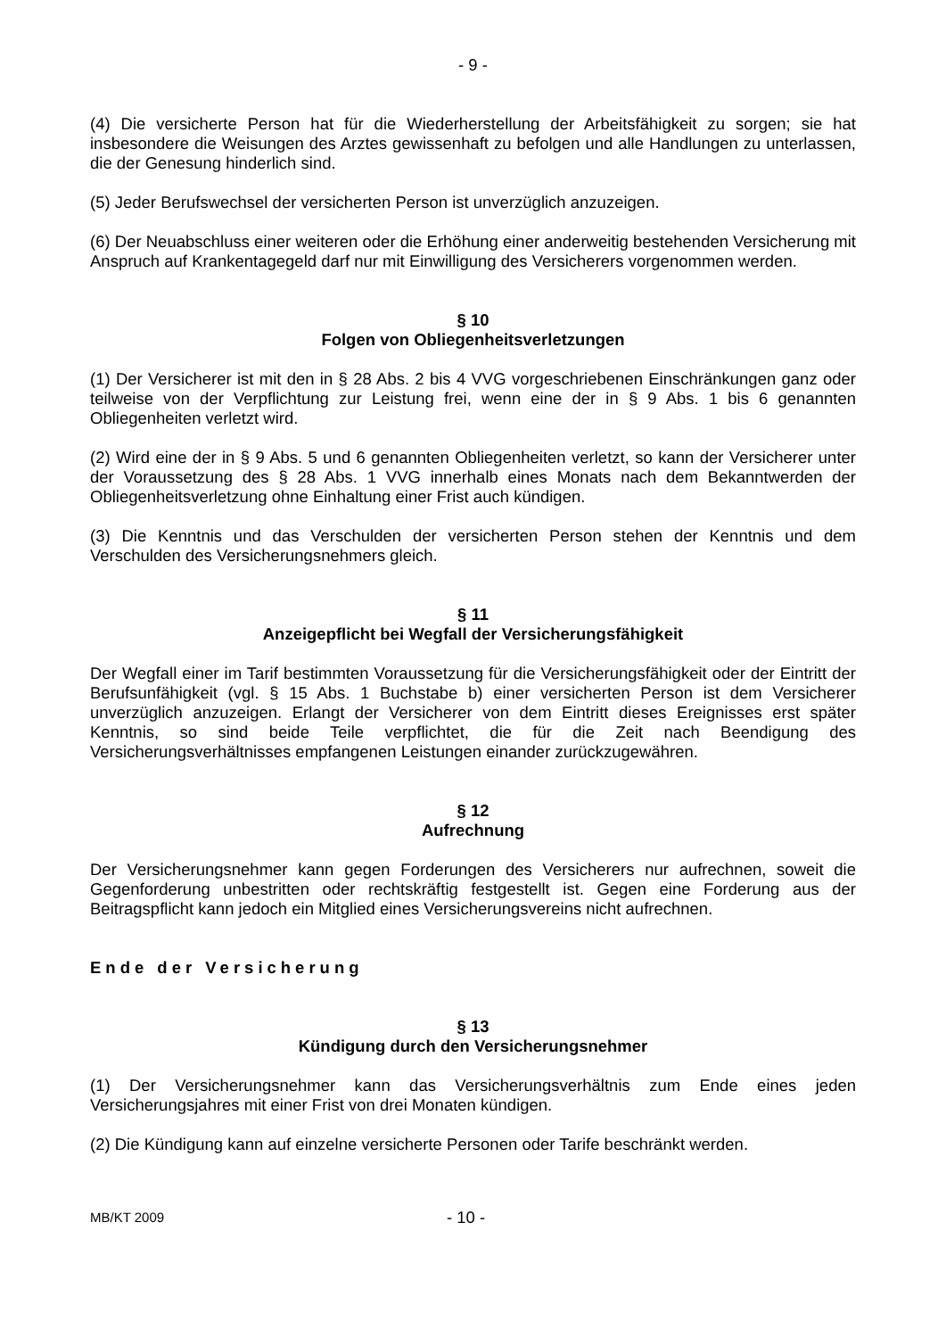- 9 -
(4) Die versicherte Person hat für die Wiederherstellung der Arbeitsfähigkeit zu sorgen; sie hat insbesondere die Weisungen des Arztes gewissenhaft zu befolgen und alle Handlungen zu unterlassen, die der Genesung hinderlich sind.
(5) Jeder Berufswechsel der versicherten Person ist unverzüglich anzuzeigen.
(6) Der Neuabschluss einer weiteren oder die Erhöhung einer anderweitig bestehenden Versicherung mit Anspruch auf Krankentagegeld darf nur mit Einwilligung des Versicherers vorgenommen werden.
§ 10
Folgen von Obliegenheitsverletzungen
(1) Der Versicherer ist mit den in § 28 Abs. 2 bis 4 VVG vorgeschriebenen Einschränkungen ganz oder teilweise von der Verpflichtung zur Leistung frei, wenn eine der in § 9 Abs. 1 bis 6 genannten Obliegenheiten verletzt wird.
(2) Wird eine der in § 9 Abs. 5 und 6 genannten Obliegenheiten verletzt, so kann der Versicherer unter der Voraussetzung des § 28 Abs. 1 VVG innerhalb eines Monats nach dem Bekanntwerden der Obliegenheitsverletzung ohne Einhaltung einer Frist auch kündigen.
(3) Die Kenntnis und das Verschulden der versicherten Person stehen der Kenntnis und dem Verschulden des Versicherungsnehmers gleich.
§ 11
Anzeigepflicht bei Wegfall der Versicherungsfähigkeit
Der Wegfall einer im Tarif bestimmten Voraussetzung für die Versicherungsfähigkeit oder der Eintritt der Berufsunfähigkeit (vgl. § 15 Abs. 1 Buchstabe b) einer versicherten Person ist dem Versicherer unverzüglich anzuzeigen. Erlangt der Versicherer von dem Eintritt dieses Ereignisses erst später Kenntnis, so sind beide Teile verpflichtet, die für die Zeit nach Beendigung des Versicherungsverhältnisses empfangenen Leistungen einander zurückzugewähren.
§ 12
Aufrechnung
Der Versicherungsnehmer kann gegen Forderungen des Versicherers nur aufrechnen, soweit die Gegenforderung unbestritten oder rechtskräftig festgestellt ist. Gegen eine Forderung aus der Beitragspflicht kann jedoch ein Mitglied eines Versicherungsvereins nicht aufrechnen.
Ende der Versicherung
§ 13
Kündigung durch den Versicherungsnehmer
(1) Der Versicherungsnehmer kann das Versicherungsverhältnis zum Ende eines jeden Versicherungsjahres mit einer Frist von drei Monaten kündigen.
(2) Die Kündigung kann auf einzelne versicherte Personen oder Tarife beschränkt werden.
MB/KT 2009 - 10 -